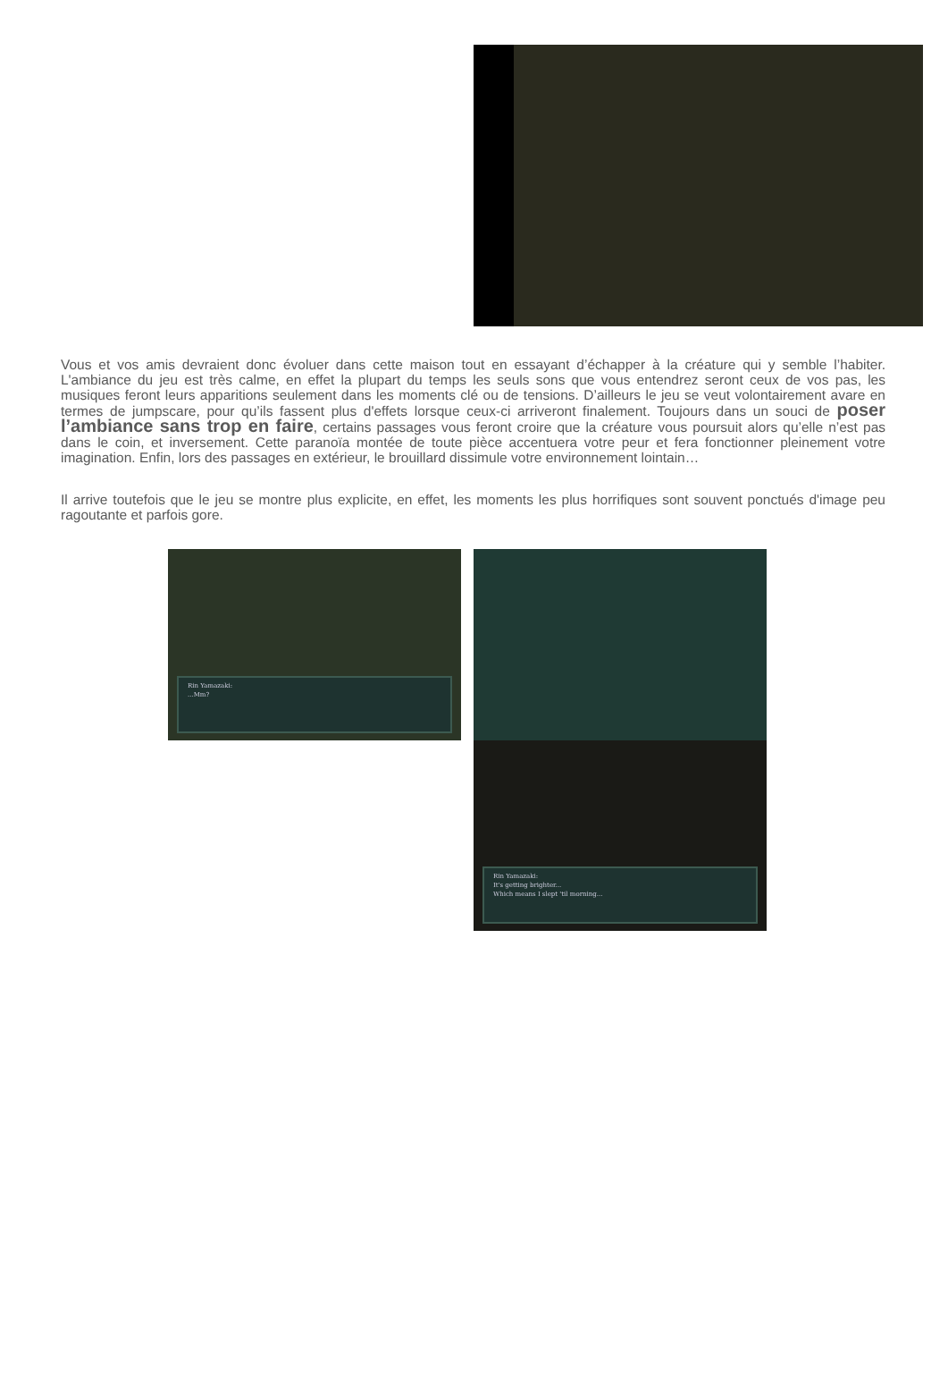Vous et vos amis devraient donc évoluer dans cette maison tout en essayant d’échapper à la créature qui y semble l’habiter. L'ambiance du jeu est très calme, en effet la plupart du temps les seuls sons que vous entendrez seront ceux de vos pas, les musiques feront leurs apparitions seulement dans les moments clé ou de tensions. D’ailleurs le jeu se veut volontairement avare en termes de jumpscare, pour qu’ils fassent plus d'effets lorsque ceux-ci arriveront finalement. Toujours dans un souci de poser l’ambiance sans trop en faire, certains passages vous feront croire que la créature vous poursuit alors qu’elle n’est pas dans le coin, et inversement. Cette paranoïa montée de toute pièce accentuera votre peur et fera fonctionner pleinement votre imagination. Enfin, lors des passages en extérieur, le brouillard dissimule votre environnement lointain…
Il arrive toutefois que le jeu se montre plus explicite, en effet, les moments les plus horrifiques sont souvent ponctués d'image peu ragoutante et parfois gore.
Rin Yamazaki:
...Mm?
Rin Yamazaki:
It's getting brighter...
Which means I slept 'til morning...